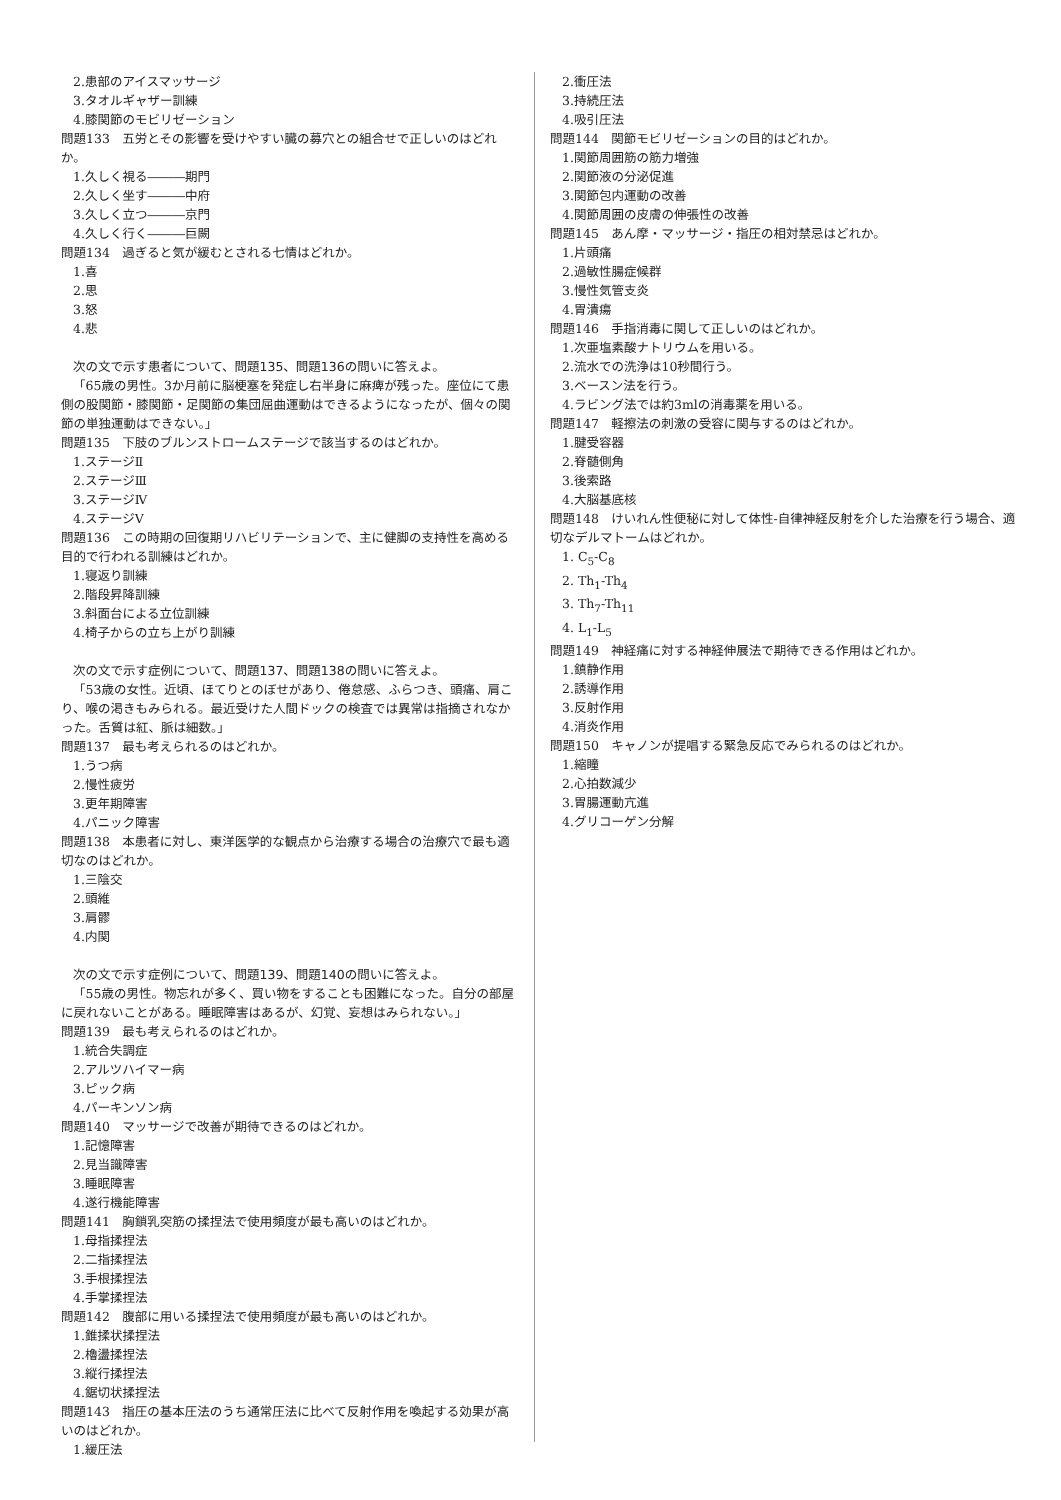2.患部のアイスマッサージ
3.タオルギャザー訓練
4.膝関節のモビリゼーション
問題133　五労とその影響を受けやすい臓の募穴との組合せで正しいのはどれか。
1.久しく視る―――期門
2.久しく坐す―――中府
3.久しく立つ―――京門
4.久しく行く―――巨闕
問題134　過ぎると気が緩むとされる七情はどれか。
1.喜
2.思
3.怒
4.悲
次の文で示す患者について、問題135、問題136の問いに答えよ。
「65歳の男性。3か月前に脳梗塞を発症し右半身に麻痺が残った。座位にて患側の股関節・膝関節・足関節の集団屈曲運動はできるようになったが、個々の関節の単独運動はできない。」
問題135　下肢のブルンストロームステージで該当するのはどれか。
1.ステージⅡ
2.ステージⅢ
3.ステージⅣ
4.ステージⅤ
問題136　この時期の回復期リハビリテーションで、主に健脚の支持性を高める目的で行われる訓練はどれか。
1.寝返り訓練
2.階段昇降訓練
3.斜面台による立位訓練
4.椅子からの立ち上がり訓練
次の文で示す症例について、問題137、問題138の問いに答えよ。
「53歳の女性。近頃、ほてりとのぼせがあり、倦怠感、ふらつき、頭痛、肩こり、喉の渇きもみられる。最近受けた人間ドックの検査では異常は指摘されなかった。舌質は紅、脈は細数。」
問題137　最も考えられるのはどれか。
1.うつ病
2.慢性疲労
3.更年期障害
4.パニック障害
問題138　本患者に対し、東洋医学的な観点から治療する場合の治療穴で最も適切なのはどれか。
1.三陰交
2.頭維
3.肩髎
4.内関
次の文で示す症例について、問題139、問題140の問いに答えよ。
「55歳の男性。物忘れが多く、買い物をすることも困難になった。自分の部屋に戻れないことがある。睡眠障害はあるが、幻覚、妄想はみられない。」
問題139　最も考えられるのはどれか。
1.統合失調症
2.アルツハイマー病
3.ピック病
4.パーキンソン病
問題140　マッサージで改善が期待できるのはどれか。
1.記憶障害
2.見当識障害
3.睡眠障害
4.遂行機能障害
問題141　胸鎖乳突筋の揉捏法で使用頻度が最も高いのはどれか。
1.母指揉捏法
2.二指揉捏法
3.手根揉捏法
4.手掌揉捏法
問題142　腹部に用いる揉捏法で使用頻度が最も高いのはどれか。
1.錐揉状揉捏法
2.櫓盪揉捏法
3.縦行揉捏法
4.鋸切状揉捏法
問題143　指圧の基本圧法のうち通常圧法に比べて反射作用を喚起する効果が高いのはどれか。
1.緩圧法
2.衝圧法
3.持続圧法
4.吸引圧法
問題144　関節モビリゼーションの目的はどれか。
1.関節周囲筋の筋力増強
2.関節液の分泌促進
3.関節包内運動の改善
4.関節周囲の皮膚の伸張性の改善
問題145　あん摩・マッサージ・指圧の相対禁忌はどれか。
1.片頭痛
2.過敏性腸症候群
3.慢性気管支炎
4.胃潰瘍
問題146　手指消毒に関して正しいのはどれか。
1.次亜塩素酸ナトリウムを用いる。
2.流水での洗浄は10秒間行う。
3.ベースン法を行う。
4.ラビング法では約3mlの消毒薬を用いる。
問題147　軽擦法の刺激の受容に関与するのはどれか。
1.腱受容器
2.脊髄側角
3.後索路
4.大脳基底核
問題148　けいれん性便秘に対して体性-自律神経反射を介した治療を行う場合、適切なデルマトームはどれか。
1. C<sub>5</sub>-C<sub>8</sub>
2. Th<sub>1</sub>-Th<sub>4</sub>
3. Th<sub>7</sub>-Th<sub>11</sub>
4. L<sub>1</sub>-L<sub>5</sub>
問題149　神経痛に対する神経伸展法で期待できる作用はどれか。
1.鎮静作用
2.誘導作用
3.反射作用
4.消炎作用
問題150　キャノンが提唱する緊急反応でみられるのはどれか。
1.縮瞳
2.心拍数減少
3.胃腸運動亢進
4.グリコーゲン分解